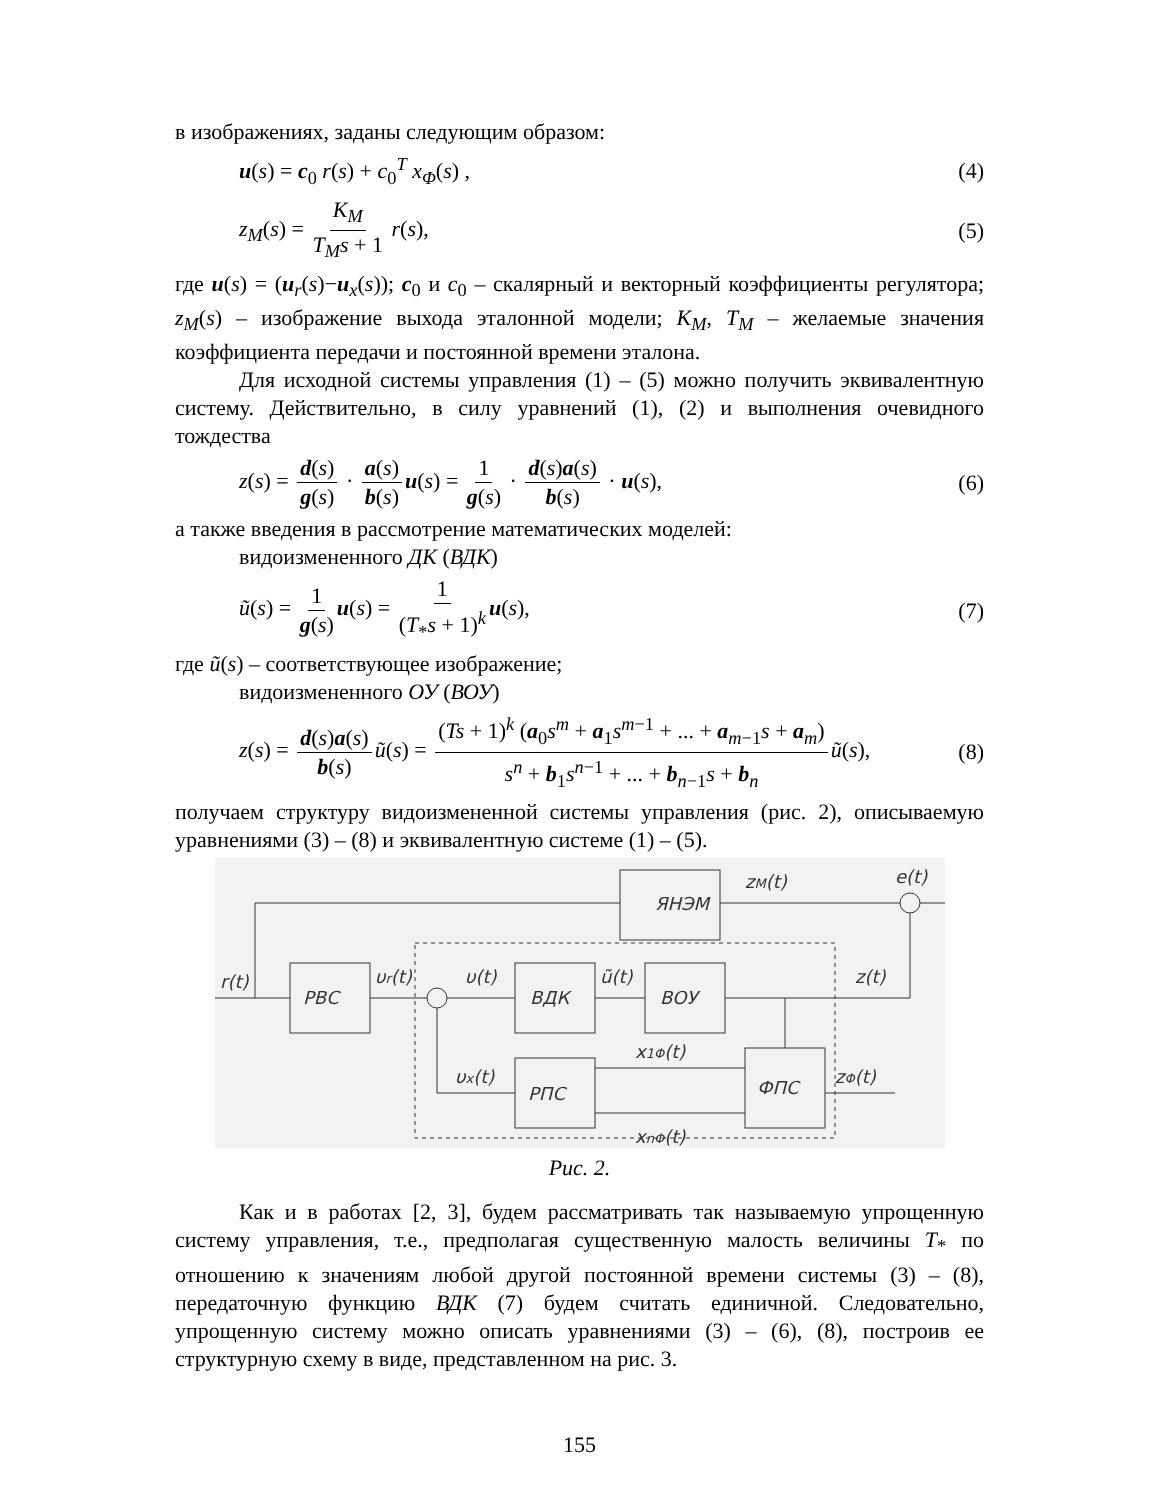в изображениях, заданы следующим образом:
u(s) = c<sub>0</sub> r(s) + c<sub>0</sub><sup>T</sup> x<sub>Φ</sub>(s) , (4)
z<sub>M</sub>(s) = K<sub>M</sub> T<sub>M</sub>s + 1 r(s), (5)
где u(s) = (u<sub>r</sub>(s)−u<sub>x</sub>(s)); c<sub>0</sub> и c<sub>0</sub> – скалярный и векторный коэффициенты регулятора; z<sub>M</sub>(s) – изображение выхода эталонной модели; K<sub>M</sub>, T<sub>M</sub> – желаемые значения коэффициента передачи и постоянной времени эталона.
Для исходной системы управления (1) – (5) можно получить эквивалентную систему. Действительно, в силу уравнений (1), (2) и выполнения очевидного тождества
z(s) = d(s) g(s) · a(s) b(s) u(s) = 1 g(s) · d(s)a(s) b(s) · u(s), (6)
а также введения в рассмотрение математических моделей:
видоизмененного ДК (ВДК)
ũ(s) = 1 g(s) u(s) = 1 (T<sub>*</sub>s + 1)<sup>k</sup> u(s), (7)
где ũ(s) – соответствующее изображение;
видоизмененного ОУ (ВОУ)
z(s) = d(s)a(s) b(s) ũ(s) = (Ts + 1)<sup>k</sup> (a<sub>0</sub>s<sup>m</sup> + a<sub>1</sub>s<sup>m−1</sup> + ... + a<sub>m−1</sub>s + a<sub>m</sub>) s<sup>n</sup> + b<sub>1</sub>s<sup>n−1</sup> + ... + b<sub>n−1</sub>s + b<sub>n</sub> ũ(s), (8)
получаем структуру видоизмененной системы управления (рис. 2), описываемую уравнениями (3) – (8) и эквивалентную системе (1) – (5).
ЯНЭМ
РВС
ВДК
ВОУ
РПС
ФПС
r(t)
υr(t)
υ(t)
ũ(t)
z(t)
zM(t)
e(t)
υx(t)
x1Φ(t)
xnΦ(t)
zΦ(t)
Рис. 2.
Как и в работах [2, 3], будем рассматривать так называемую упрощенную систему управления, т.е., предполагая существенную малость величины T<sub>*</sub> по отношению к значениям любой другой постоянной времени системы (3) – (8), передаточную функцию ВДК (7) будем считать единичной. Следовательно, упрощенную систему можно описать уравнениями (3) – (6), (8), построив ее структурную схему в виде, представленном на рис. 3.
155